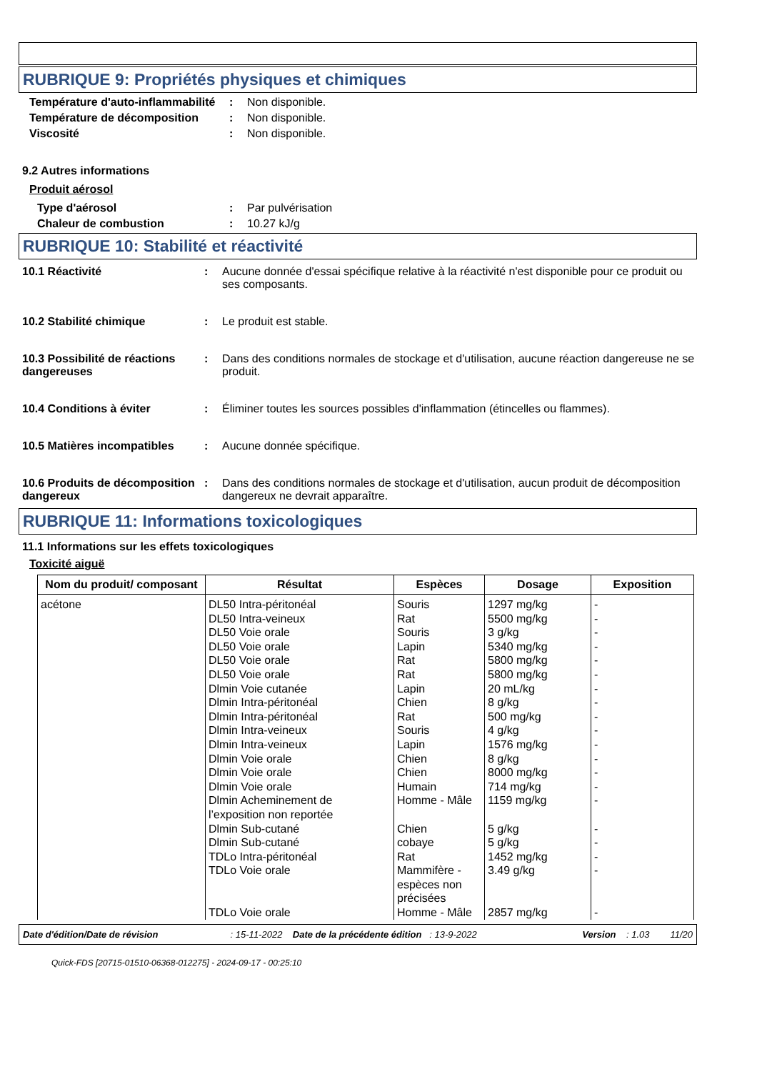RUBRIQUE 9: Propriétés physiques et chimiques
Température d'auto-inflammabilité
: Non disponible.
Température de décomposition : Non disponible.
Viscosité : Non disponible.
9.2 Autres informations
Produit aérosol
Type d'aérosol : Par pulvérisation
Chaleur de combustion : 10.27 kJ/g
RUBRIQUE 10: Stabilité et réactivité
10.1 Réactivité : Aucune donnée d'essai spécifique relative à la réactivité n'est disponible pour ce produit ou ses composants.
10.2 Stabilité chimique : Le produit est stable.
10.3 Possibilité de réactions dangereuses
: Dans des conditions normales de stockage et d'utilisation, aucune réaction dangereuse ne se produit.
10.4 Conditions à éviter : Éliminer toutes les sources possibles d'inflammation (étincelles ou flammes).
10.5 Matières incompatibles
: Aucune donnée spécifique.
10.6 Produits de décomposition dangereux
: Dans des conditions normales de stockage et d'utilisation, aucun produit de décomposition dangereux ne devrait apparaître.
RUBRIQUE 11: Informations toxicologiques
11.1 Informations sur les effets toxicologiques
Toxicité aiguë
| Nom du produit/ composant | Résultat | Espèces | Dosage | Exposition |
| --- | --- | --- | --- | --- |
| acétone | DL50 Intra-péritonéal DL50 Intra-veineux DL50 Voie orale DL50 Voie orale DL50 Voie orale DL50 Voie orale Dlmin Voie cutanée Dlmin Intra-péritonéal Dlmin Intra-péritonéal Dlmin Intra-veineux Dlmin Intra-veineux Dlmin Voie orale Dlmin Voie orale Dlmin Voie orale Dlmin Acheminement de l’exposition non reportée Dlmin Sub-cutané Dlmin Sub-cutané TDLo Intra-péritonéal TDLo Voie orale TDLo Voie orale | Souris Rat Souris Lapin Rat Rat Lapin Chien Rat Souris Lapin Chien Chien Humain Homme - Mâle Chien cobaye Rat Mammifère - espèces non précisées Homme - Mâle | 1297 mg/kg 5500 mg/kg 3 g/kg 5340 mg/kg 5800 mg/kg 5800 mg/kg 20 mL/kg 8 g/kg 500 mg/kg 4 g/kg 1576 mg/kg 8 g/kg 8000 mg/kg 714 mg/kg 1159 mg/kg 5 g/kg 5 g/kg 1452 mg/kg 3.49 g/kg 2857 mg/kg | - - - - - - - - - - - - - - - - - - - - |
Date d'édition/Date de révision : 15-11-2022 Date de la précédente édition : 13-9-2022 Version : 1.03 11/20
Quick-FDS [20715-01510-06368-012275] - 2024-09-17 - 00:25:10